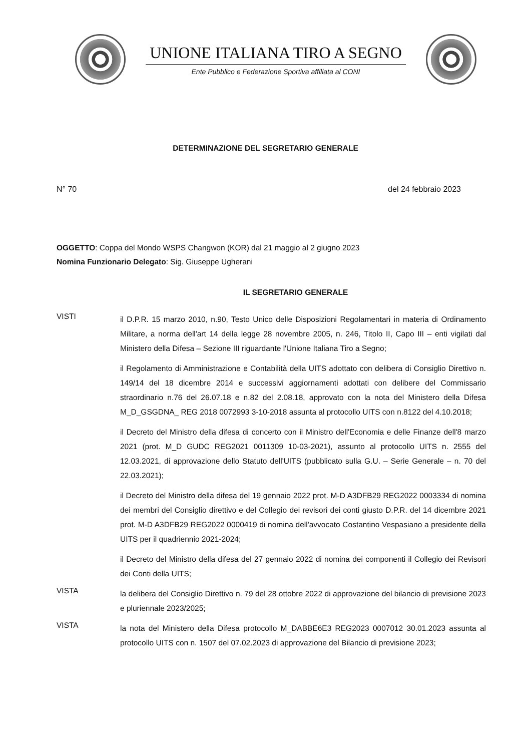UNIONE ITALIANA TIRO A SEGNO
Ente Pubblico e Federazione Sportiva affiliata al CONI
DETERMINAZIONE DEL SEGRETARIO GENERALE
N° 70 del 24 febbraio 2023
OGGETTO: Coppa del Mondo WSPS Changwon (KOR) dal 21 maggio al 2 giugno 2023
Nomina Funzionario Delegato: Sig. Giuseppe Ugherani
IL SEGRETARIO GENERALE
VISTI
il D.P.R. 15 marzo 2010, n.90, Testo Unico delle Disposizioni Regolamentari in materia di Ordinamento Militare, a norma dell'art 14 della legge 28 novembre 2005, n. 246, Titolo II, Capo III – enti vigilati dal Ministero della Difesa – Sezione III riguardante l'Unione Italiana Tiro a Segno;
il Regolamento di Amministrazione e Contabilità della UITS adottato con delibera di Consiglio Direttivo n. 149/14 del 18 dicembre 2014 e successivi aggiornamenti adottati con delibere del Commissario straordinario n.76 del 26.07.18 e n.82 del 2.08.18, approvato con la nota del Ministero della Difesa M_D_GSGDNA_ REG 2018 0072993 3-10-2018 assunta al protocollo UITS con n.8122 del 4.10.2018;
il Decreto del Ministro della difesa di concerto con il Ministro dell'Economia e delle Finanze dell'8 marzo 2021 (prot. M_D GUDC REG2021 0011309 10-03-2021), assunto al protocollo UITS n. 2555 del 12.03.2021, di approvazione dello Statuto dell'UITS (pubblicato sulla G.U. – Serie Generale – n. 70 del 22.03.2021);
il Decreto del Ministro della difesa del 19 gennaio 2022 prot. M-D A3DFB29 REG2022 0003334 di nomina dei membri del Consiglio direttivo e del Collegio dei revisori dei conti giusto D.P.R. del 14 dicembre 2021 prot. M-D A3DFB29 REG2022 0000419 di nomina dell'avvocato Costantino Vespasiano a presidente della UITS per il quadriennio 2021-2024;
il Decreto del Ministro della difesa del 27 gennaio 2022 di nomina dei componenti il Collegio dei Revisori dei Conti della UITS;
VISTA
la delibera del Consiglio Direttivo n. 79 del 28 ottobre 2022 di approvazione del bilancio di previsione 2023 e pluriennale 2023/2025;
VISTA
la nota del Ministero della Difesa protocollo M_DABBE6E3 REG2023 0007012 30.01.2023 assunta al protocollo UITS con n. 1507 del 07.02.2023 di approvazione del Bilancio di previsione 2023;